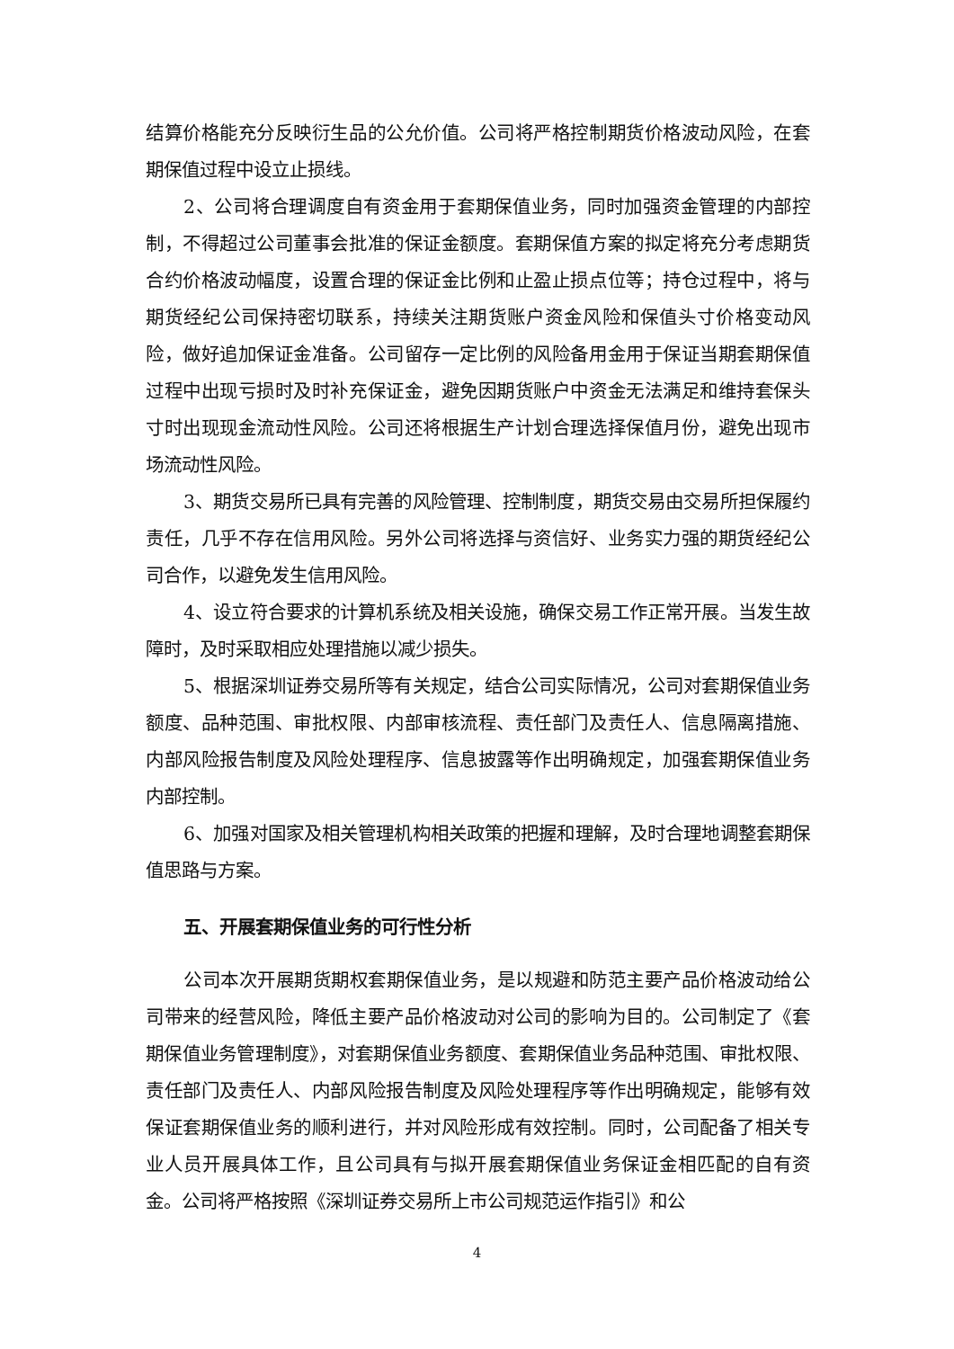结算价格能充分反映衍生品的公允价值。公司将严格控制期货价格波动风险，在套期保值过程中设立止损线。
2、公司将合理调度自有资金用于套期保值业务，同时加强资金管理的内部控制，不得超过公司董事会批准的保证金额度。套期保值方案的拟定将充分考虑期货合约价格波动幅度，设置合理的保证金比例和止盈止损点位等；持仓过程中，将与期货经纪公司保持密切联系，持续关注期货账户资金风险和保值头寸价格变动风险，做好追加保证金准备。公司留存一定比例的风险备用金用于保证当期套期保值过程中出现亏损时及时补充保证金，避免因期货账户中资金无法满足和维持套保头寸时出现现金流动性风险。公司还将根据生产计划合理选择保值月份，避免出现市场流动性风险。
3、期货交易所已具有完善的风险管理、控制制度，期货交易由交易所担保履约责任，几乎不存在信用风险。另外公司将选择与资信好、业务实力强的期货经纪公司合作，以避免发生信用风险。
4、设立符合要求的计算机系统及相关设施，确保交易工作正常开展。当发生故障时，及时采取相应处理措施以减少损失。
5、根据深圳证券交易所等有关规定，结合公司实际情况，公司对套期保值业务额度、品种范围、审批权限、内部审核流程、责任部门及责任人、信息隔离措施、内部风险报告制度及风险处理程序、信息披露等作出明确规定，加强套期保值业务内部控制。
6、加强对国家及相关管理机构相关政策的把握和理解，及时合理地调整套期保值思路与方案。
五、开展套期保值业务的可行性分析
公司本次开展期货期权套期保值业务，是以规避和防范主要产品价格波动给公司带来的经营风险，降低主要产品价格波动对公司的影响为目的。公司制定了《套期保值业务管理制度》，对套期保值业务额度、套期保值业务品种范围、审批权限、责任部门及责任人、内部风险报告制度及风险处理程序等作出明确规定，能够有效保证套期保值业务的顺利进行，并对风险形成有效控制。同时，公司配备了相关专业人员开展具体工作，且公司具有与拟开展套期保值业务保证金相匹配的自有资金。公司将严格按照《深圳证券交易所上市公司规范运作指引》和公
4